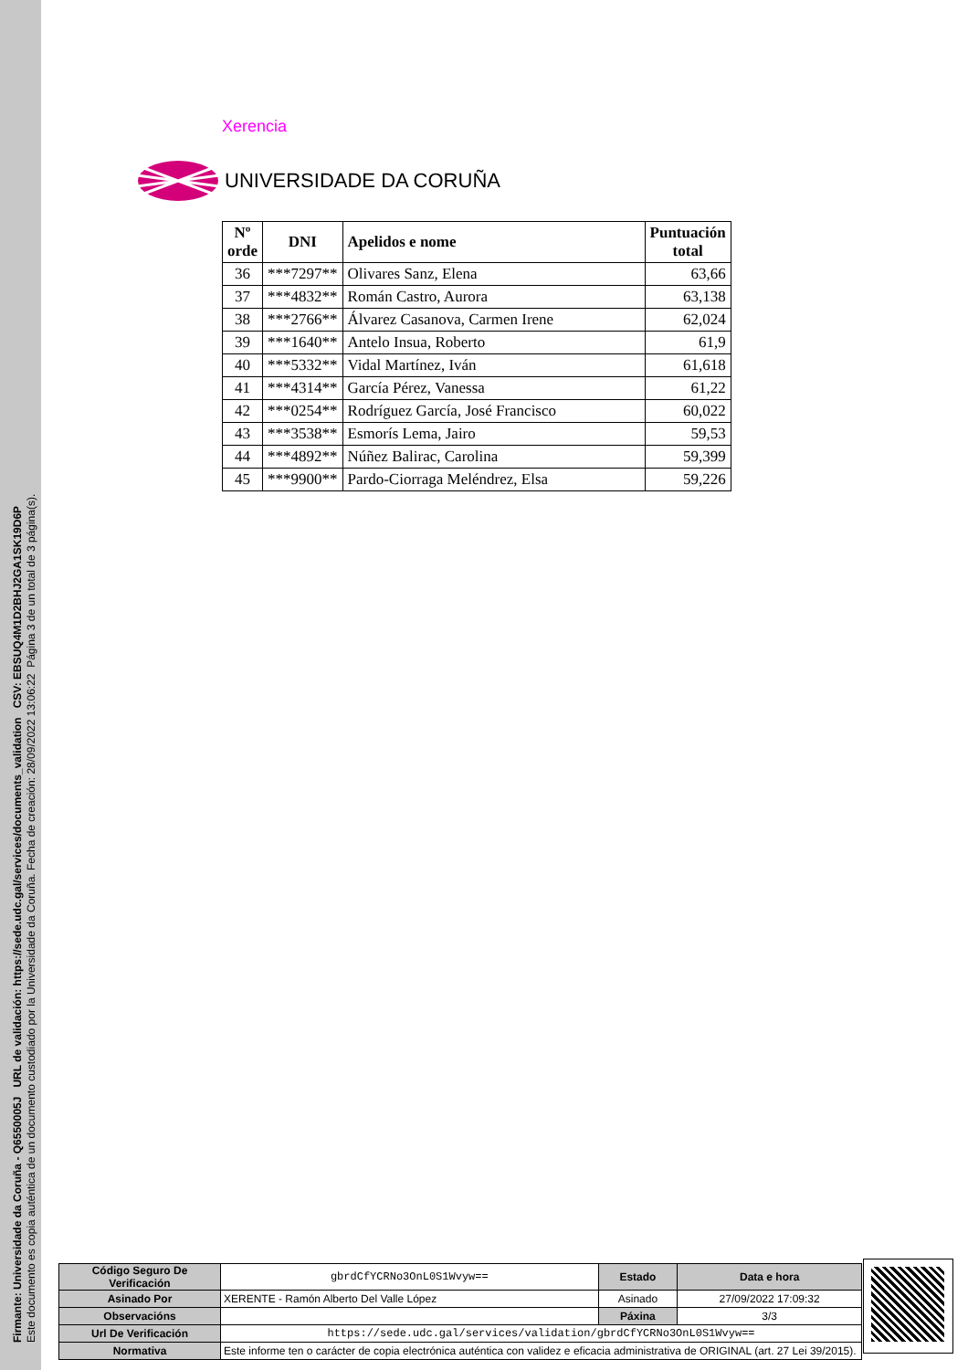Firmante: Universidade da Coruña - Q6550005J URL de validación: https://sede.udc.gal/services/documents_validation CSV: EBSUQ4M1D2BHJ2GA1SK19D6P
Este documento es copia auténtica de un documento custodiado por la Universidade da Coruña. Fecha de creación: 28/09/2022 13:06:22 Página 3 de un total de 3 página(s).
Xerencia
UNIVERSIDADE DA CORUÑA
| Nº orde | DNI | Apelidos e nome | Puntuación total |
| --- | --- | --- | --- |
| 36 | ***7297** | Olivares Sanz, Elena | 63,66 |
| 37 | ***4832** | Román Castro, Aurora | 63,138 |
| 38 | ***2766** | Álvarez Casanova, Carmen Irene | 62,024 |
| 39 | ***1640** | Antelo Insua, Roberto | 61,9 |
| 40 | ***5332** | Vidal Martínez, Iván | 61,618 |
| 41 | ***4314** | García Pérez, Vanessa | 61,22 |
| 42 | ***0254** | Rodríguez García, José Francisco | 60,022 |
| 43 | ***3538** | Esmorís Lema, Jairo | 59,53 |
| 44 | ***4892** | Núñez Balirac, Carolina | 59,399 |
| 45 | ***9900** | Pardo-Ciorraga Meléndrez, Elsa | 59,226 |
| Código Seguro De Verificación | gbrdCfYCRNo3OnL0S1Wvyw== | Estado | Data e hora |
| Asinado Por | XERENTE - Ramón Alberto Del Valle López | Asinado | 27/09/2022 17:09:32 |
| Observacións | | Páxina | 3/3 |
| Url De Verificación | https://sede.udc.gal/services/validation/gbrdCfYCRNo3OnL0S1Wvyw== | | |
| Normativa | Este informe ten o carácter de copia electrónica auténtica con validez e eficacia administrativa de ORIGINAL (art. 27 Lei 39/2015). | | |